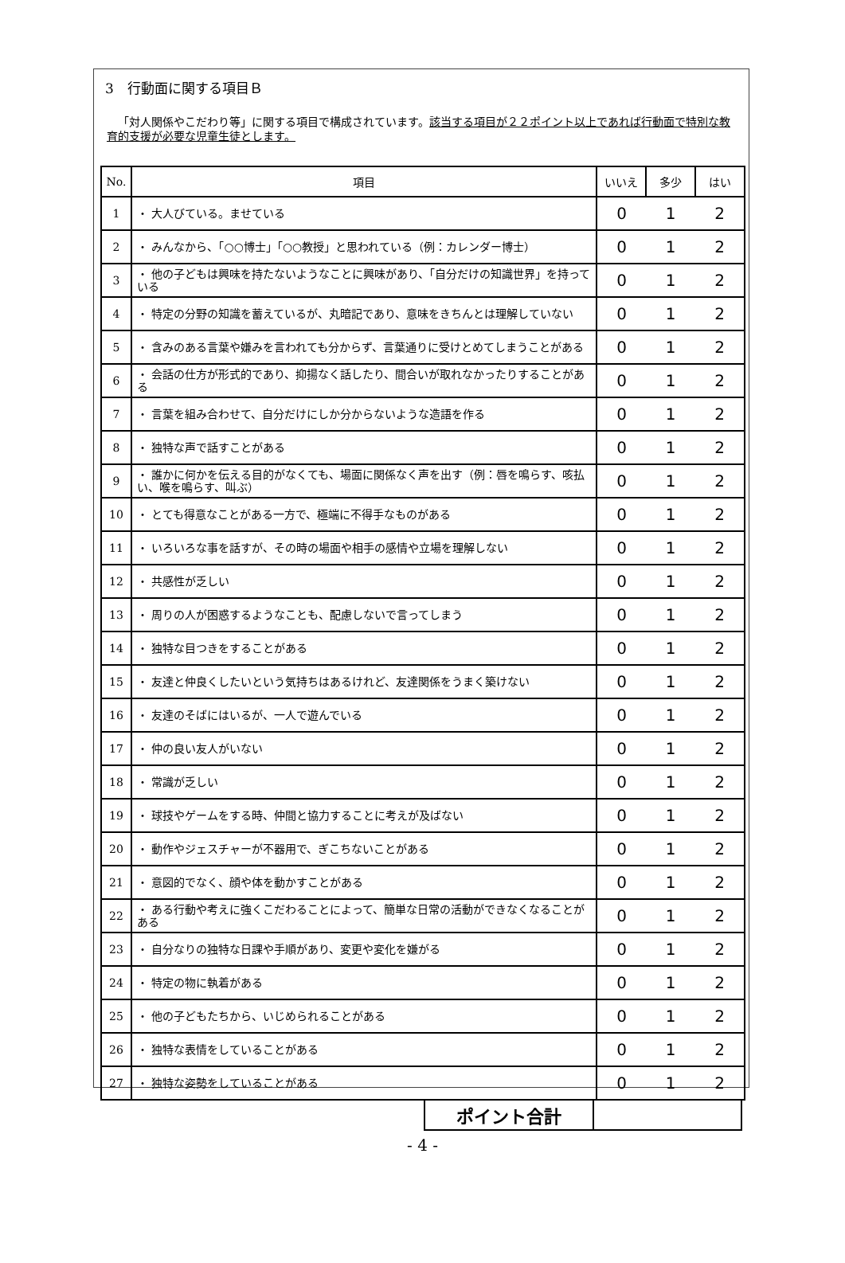3　行動面に関する項目Ｂ
「対人関係やこだわり等」に関する項目で構成されています。該当する項目が２２ポイント以上であれば行動面で特別な教育的支援が必要な児童生徒とします。
| No. | 項目 | いいえ | 多少 | はい |
| --- | --- | --- | --- | --- |
| 1 | ・ 大人びている。ませている | 0 | 1 | 2 |
| 2 | ・ みんなから、「○○博士」「○○教授」と思われている（例：カレンダー博士） | 0 | 1 | 2 |
| 3 | ・ 他の子どもは興味を持たないようなことに興味があり、「自分だけの知識世界」を持っている | 0 | 1 | 2 |
| 4 | ・ 特定の分野の知識を蓄えているが、丸暗記であり、意味をきちんとは理解していない | 0 | 1 | 2 |
| 5 | ・ 含みのある言葉や嫌みを言われても分からず、言葉通りに受けとめてしまうことがある | 0 | 1 | 2 |
| 6 | ・ 会話の仕方が形式的であり、抑揚なく話したり、間合いが取れなかったりすることがある | 0 | 1 | 2 |
| 7 | ・ 言葉を組み合わせて、自分だけにしか分からないような造語を作る | 0 | 1 | 2 |
| 8 | ・ 独特な声で話すことがある | 0 | 1 | 2 |
| 9 | ・ 誰かに何かを伝える目的がなくても、場面に関係なく声を出す（例：唇を鳴らす、咳払い、喉を鳴らす、叫ぶ） | 0 | 1 | 2 |
| 10 | ・ とても得意なことがある一方で、極端に不得手なものがある | 0 | 1 | 2 |
| 11 | ・ いろいろな事を話すが、その時の場面や相手の感情や立場を理解しない | 0 | 1 | 2 |
| 12 | ・ 共感性が乏しい | 0 | 1 | 2 |
| 13 | ・ 周りの人が困惑するようなことも、配慮しないで言ってしまう | 0 | 1 | 2 |
| 14 | ・ 独特な目つきをすることがある | 0 | 1 | 2 |
| 15 | ・ 友達と仲良くしたいという気持ちはあるけれど、友達関係をうまく築けない | 0 | 1 | 2 |
| 16 | ・ 友達のそばにはいるが、一人で遊んでいる | 0 | 1 | 2 |
| 17 | ・ 仲の良い友人がいない | 0 | 1 | 2 |
| 18 | ・ 常識が乏しい | 0 | 1 | 2 |
| 19 | ・ 球技やゲームをする時、仲間と協力することに考えが及ばない | 0 | 1 | 2 |
| 20 | ・ 動作やジェスチャーが不器用で、ぎこちないことがある | 0 | 1 | 2 |
| 21 | ・ 意図的でなく、顔や体を動かすことがある | 0 | 1 | 2 |
| 22 | ・ ある行動や考えに強くこだわることによって、簡単な日常の活動ができなくなることがある | 0 | 1 | 2 |
| 23 | ・ 自分なりの独特な日課や手順があり、変更や変化を嫌がる | 0 | 1 | 2 |
| 24 | ・ 特定の物に執着がある | 0 | 1 | 2 |
| 25 | ・ 他の子どもたちから、いじめられることがある | 0 | 1 | 2 |
| 26 | ・ 独特な表情をしていることがある | 0 | 1 | 2 |
| 27 | ・ 独特な姿勢をしていることがある | 0 | 1 | 2 |
| ポイント合計 | |
- 4 -